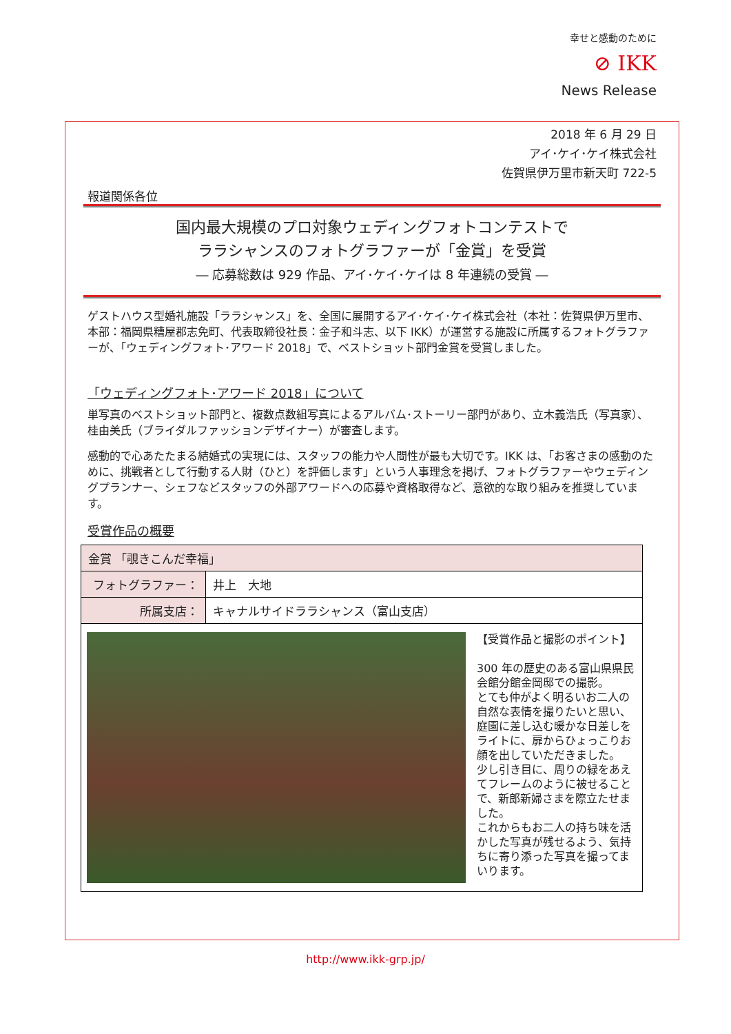幸せと感動のために
⊘ IKK
News Release
2018 年 6 月 29 日
アイ･ケイ･ケイ株式会社
佐賀県伊万里市新天町 722-5
報道関係各位
国内最大規模のプロ対象ウェディングフォトコンテストで
ララシャンスのフォトグラファーが「金賞」を受賞
― 応募総数は 929 作品、アイ･ケイ･ケイは 8 年連続の受賞 ―
ゲストハウス型婚礼施設「ララシャンス」を、全国に展開するアイ･ケイ･ケイ株式会社（本社：佐賀県伊万里市、本部：福岡県糟屋郡志免町、代表取締役社長：金子和斗志、以下 IKK）が運営する施設に所属するフォトグラファーが、「ウェディングフォト･アワード 2018」で、ベストショット部門金賞を受賞しました。
「ウェディングフォト･アワード 2018」について
単写真のベストショット部門と、複数点数組写真によるアルバム･ストーリー部門があり、立木義浩氏（写真家）、桂由美氏（ブライダルファッションデザイナー）が審査します。
感動的で心あたたまる結婚式の実現には、スタッフの能力や人間性が最も大切です。IKK は、「お客さまの感動のために、挑戦者として行動する人財（ひと）を評価します」という人事理念を掲げ、フォトグラファーやウェディングプランナー、シェフなどスタッフの外部アワードへの応募や資格取得など、意欲的な取り組みを推奨しています。
受賞作品の概要
| 金賞 「覗きこんだ幸福」 | |
| フォトグラファー： | 井上 大地 |
| 所属支店： | キャナルサイドララシャンス（富山支店） |
| 【受賞作品と撮影のポイント】 300 年の歴史のある富山県県民会館分館金岡邸での撮影。 とても仲がよく明るいお二人の自然な表情を撮りたいと思い、庭園に差し込む暖かな日差しをライトに、扉からひょっこりお顔を出していただきました。 少し引き目に、周りの緑をあえてフレームのように被せることで、新郎新婦さまを際立たせました。 これからもお二人の持ち味を活かした写真が残せるよう、気持ちに寄り添った写真を撮ってまいります。 | |
http://www.ikk-grp.jp/